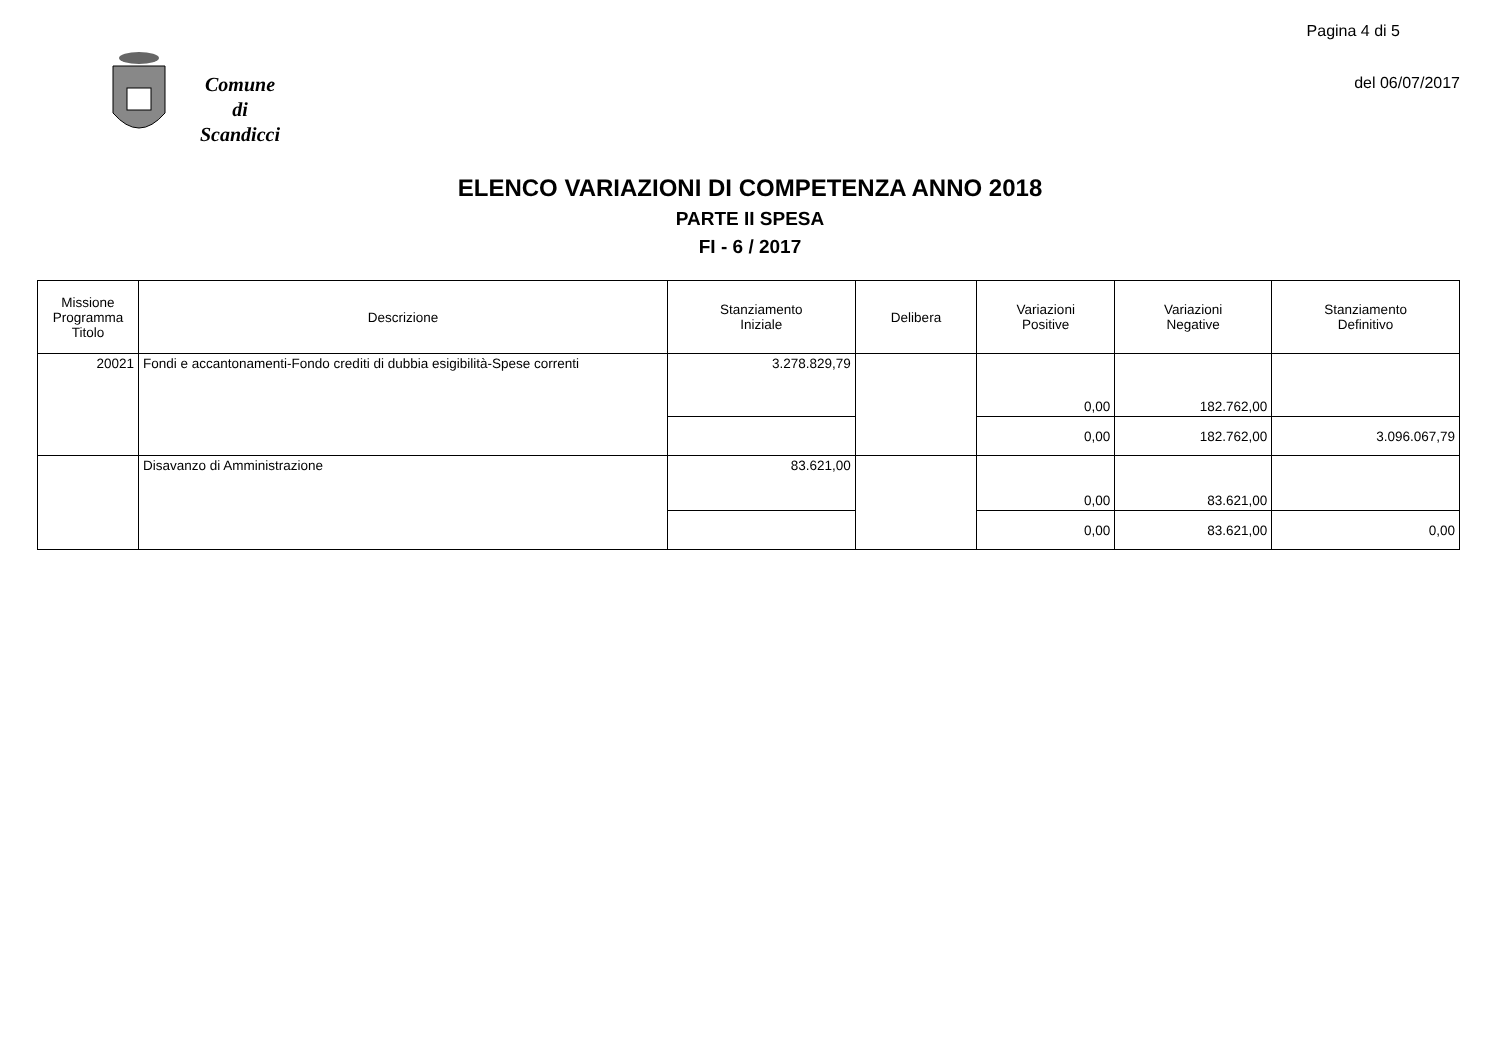Pagina 4 di 5
del 06/07/2017
Comune
di
Scandicci
ELENCO VARIAZIONI DI COMPETENZA ANNO 2018
PARTE II SPESA
FI - 6 / 2017
| Missione Programma Titolo | Descrizione | Stanziamento Iniziale | Delibera | Variazioni Positive | Variazioni Negative | Stanziamento Definitivo |
| --- | --- | --- | --- | --- | --- | --- |
| 20021 | Fondi e accantonamenti-Fondo crediti di dubbia esigibilità-Spese correnti | 3.278.829,79 | | 0,00 | 182.762,00 | |
| | | | | 0,00 | 182.762,00 | 3.096.067,79 |
| | Disavanzo di Amministrazione | 83.621,00 | | 0,00 | 83.621,00 | |
| | | | | 0,00 | 83.621,00 | 0,00 |